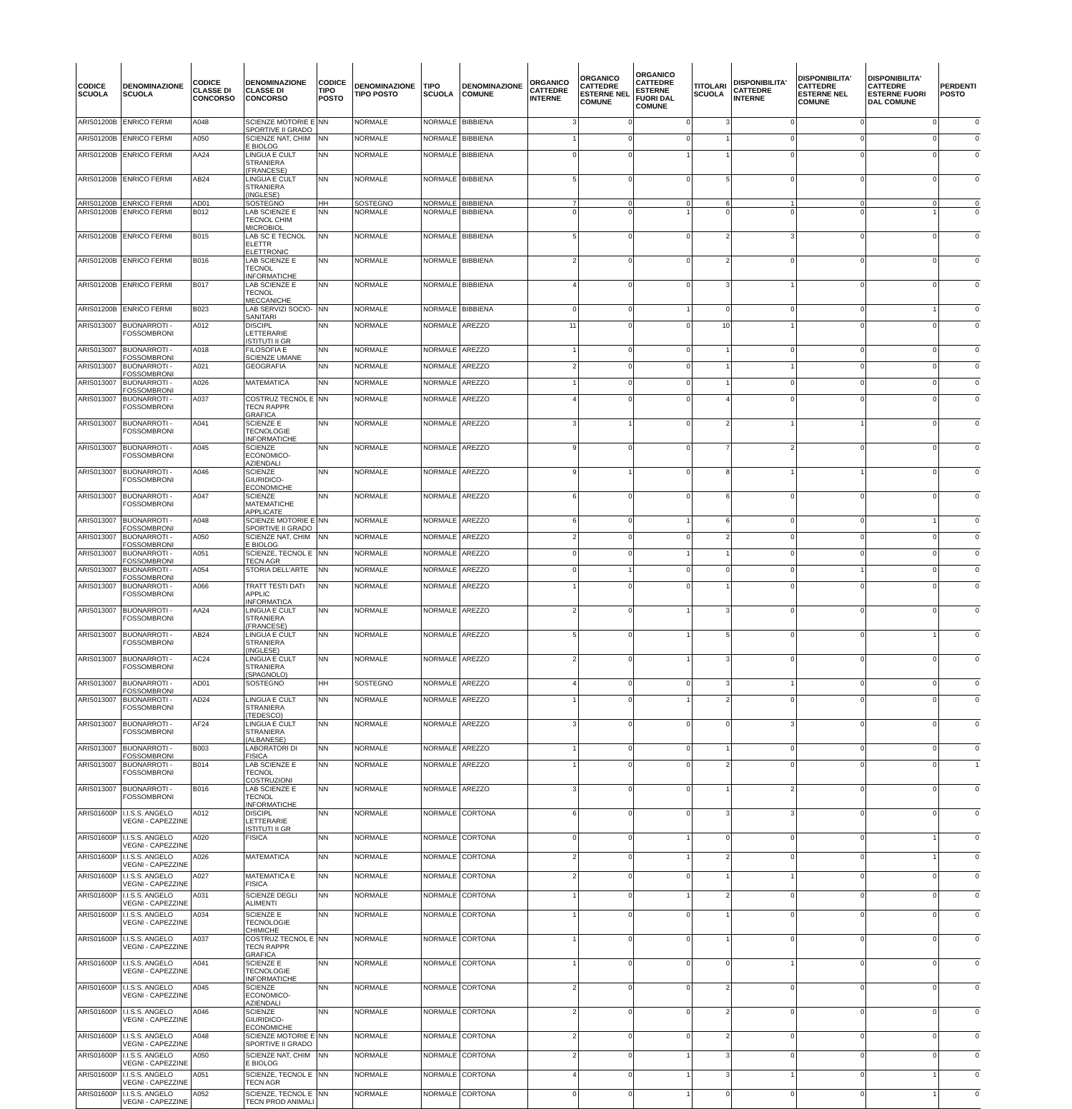| CODICE SCUOLA | DENOMINAZIONE SCUOLA | CODICE CLASSE DI CONCORSO | DENOMINAZIONE CLASSE DI CONCORSO | CODICE TIPO POSTO | DENOMINAZIONE TIPO POSTO | TIPO SCUOLA | DENOMINAZIONE COMUNE | ORGANICO CATTEDRE INTERNE | ORGANICO CATTEDRE ESTERNE NEL COMUNE | ORGANICO CATTEDRE ESTERNE FUORI DAL COMUNE | TITOLARI SCUOLA | DISPONIBILITA' CATTEDRE INTERNE | DISPONIBILITA' CATTEDRE ESTERNE NEL COMUNE | DISPONIBILITA' CATTEDRE ESTERNE FUORI DAL COMUNE | PERDENTI POSTO |
| --- | --- | --- | --- | --- | --- | --- | --- | --- | --- | --- | --- | --- | --- | --- | --- |
| ARIS01200B | ENRICO FERMI | A048 | SCIENZE MOTORIE E SPORTIVE II GRADO | NN | NORMALE | NORMALE | BIBBIENA | 3 | 0 | 0 | 3 | 0 | 0 | 0 | 0 |
| ARIS01200B | ENRICO FERMI | A050 | SCIENZE NAT, CHIM E BIOLOG | NN | NORMALE | NORMALE | BIBBIENA | 1 | 0 | 0 | 1 | 0 | 0 | 0 | 0 |
| ARIS01200B | ENRICO FERMI | AA24 | LINGUA E CULT STRANIERA (FRANCESE) | NN | NORMALE | NORMALE | BIBBIENA | 0 | 0 | 1 | 1 | 0 | 0 | 0 | 0 |
| ARIS01200B | ENRICO FERMI | AB24 | LINGUA E CULT STRANIERA (INGLESE) | NN | NORMALE | NORMALE | BIBBIENA | 5 | 0 | 0 | 5 | 0 | 0 | 0 | 0 |
| ARIS01200B | ENRICO FERMI | AD01 | SOSTEGNO | HH | SOSTEGNO | NORMALE | BIBBIENA | 7 | 0 | 0 | 6 | 1 | 0 | 0 | 0 |
| ARIS01200B | ENRICO FERMI | B012 | LAB SCIENZE E TECNOL CHIM MICROBIOL | NN | NORMALE | NORMALE | BIBBIENA | 0 | 0 | 1 | 0 | 0 | 0 | 1 | 0 |
| ARIS01200B | ENRICO FERMI | B015 | LAB SC E TECNOL ELETTR ELETTRONIC | NN | NORMALE | NORMALE | BIBBIENA | 5 | 0 | 0 | 2 | 3 | 0 | 0 | 0 |
| ARIS01200B | ENRICO FERMI | B016 | LAB SCIENZE E TECNOL INFORMATICHE | NN | NORMALE | NORMALE | BIBBIENA | 2 | 0 | 0 | 2 | 0 | 0 | 0 | 0 |
| ARIS01200B | ENRICO FERMI | B017 | LAB SCIENZE E TECNOL MECCANICHE | NN | NORMALE | NORMALE | BIBBIENA | 4 | 0 | 0 | 3 | 1 | 0 | 0 | 0 |
| ARIS01200B | ENRICO FERMI | B023 | LAB SERVIZI SOCIO-SANITARI | NN | NORMALE | NORMALE | BIBBIENA | 0 | 0 | 1 | 0 | 0 | 0 | 1 | 0 |
| ARIS013007 | BUONARROTI - FOSSOMBRONI | A012 | DISCIPL LETTERARIE ISTITUTI II GR | NN | NORMALE | NORMALE | AREZZO | 11 | 0 | 0 | 10 | 1 | 0 | 0 | 0 |
| ARIS013007 | BUONARROTI - FOSSOMBRONI | A018 | FILOSOFIA E SCIENZE UMANE | NN | NORMALE | NORMALE | AREZZO | 1 | 0 | 0 | 1 | 0 | 0 | 0 | 0 |
| ARIS013007 | BUONARROTI - FOSSOMBRONI | A021 | GEOGRAFIA | NN | NORMALE | NORMALE | AREZZO | 2 | 0 | 0 | 1 | 1 | 0 | 0 | 0 |
| ARIS013007 | BUONARROTI - FOSSOMBRONI | A026 | MATEMATICA | NN | NORMALE | NORMALE | AREZZO | 1 | 0 | 0 | 1 | 0 | 0 | 0 | 0 |
| ARIS013007 | BUONARROTI - FOSSOMBRONI | A037 | COSTRUZ TECNOL E TECN RAPPR GRAFICA | NN | NORMALE | NORMALE | AREZZO | 4 | 0 | 0 | 4 | 0 | 0 | 0 | 0 |
| ARIS013007 | BUONARROTI - FOSSOMBRONI | A041 | SCIENZE E TECNOLOGIE INFORMATICHE | NN | NORMALE | NORMALE | AREZZO | 3 | 1 | 0 | 2 | 1 | 1 | 0 | 0 |
| ARIS013007 | BUONARROTI - FOSSOMBRONI | A045 | SCIENZE ECONOMICO-AZIENDALI | NN | NORMALE | NORMALE | AREZZO | 9 | 0 | 0 | 7 | 2 | 0 | 0 | 0 |
| ARIS013007 | BUONARROTI - FOSSOMBRONI | A046 | SCIENZE GIURIDICO-ECONOMICHE | NN | NORMALE | NORMALE | AREZZO | 9 | 1 | 0 | 8 | 1 | 1 | 0 | 0 |
| ARIS013007 | BUONARROTI - FOSSOMBRONI | A047 | SCIENZE MATEMATICHE APPLICATE | NN | NORMALE | NORMALE | AREZZO | 6 | 0 | 0 | 6 | 0 | 0 | 0 | 0 |
| ARIS013007 | BUONARROTI - FOSSOMBRONI | A048 | SCIENZE MOTORIE E SPORTIVE II GRADO | NN | NORMALE | NORMALE | AREZZO | 6 | 0 | 1 | 6 | 0 | 0 | 1 | 0 |
| ARIS013007 | BUONARROTI - FOSSOMBRONI | A050 | SCIENZE NAT, CHIM E BIOLOG | NN | NORMALE | NORMALE | AREZZO | 2 | 0 | 0 | 2 | 0 | 0 | 0 | 0 |
| ARIS013007 | BUONARROTI - FOSSOMBRONI | A051 | SCIENZE, TECNOL E TECN AGR | NN | NORMALE | NORMALE | AREZZO | 0 | 0 | 1 | 1 | 0 | 0 | 0 | 0 |
| ARIS013007 | BUONARROTI - FOSSOMBRONI | A054 | STORIA DELL'ARTE | NN | NORMALE | NORMALE | AREZZO | 0 | 1 | 0 | 0 | 0 | 1 | 0 | 0 |
| ARIS013007 | BUONARROTI - FOSSOMBRONI | A066 | TRATT TESTI DATI APPLIC INFORMATICA | NN | NORMALE | NORMALE | AREZZO | 1 | 0 | 0 | 1 | 0 | 0 | 0 | 0 |
| ARIS013007 | BUONARROTI - FOSSOMBRONI | AA24 | LINGUA E CULT STRANIERA (FRANCESE) | NN | NORMALE | NORMALE | AREZZO | 2 | 0 | 1 | 3 | 0 | 0 | 0 | 0 |
| ARIS013007 | BUONARROTI - FOSSOMBRONI | AB24 | LINGUA E CULT STRANIERA (INGLESE) | NN | NORMALE | NORMALE | AREZZO | 5 | 0 | 1 | 5 | 0 | 0 | 1 | 0 |
| ARIS013007 | BUONARROTI - FOSSOMBRONI | AC24 | LINGUA E CULT STRANIERA (SPAGNOLO) | NN | NORMALE | NORMALE | AREZZO | 2 | 0 | 1 | 3 | 0 | 0 | 0 | 0 |
| ARIS013007 | BUONARROTI - FOSSOMBRONI | AD01 | SOSTEGNO | HH | SOSTEGNO | NORMALE | AREZZO | 4 | 0 | 0 | 3 | 1 | 0 | 0 | 0 |
| ARIS013007 | BUONARROTI - FOSSOMBRONI | AD24 | LINGUA E CULT STRANIERA (TEDESCO) | NN | NORMALE | NORMALE | AREZZO | 1 | 0 | 1 | 2 | 0 | 0 | 0 | 0 |
| ARIS013007 | BUONARROTI - FOSSOMBRONI | AF24 | LINGUA E CULT STRANIERA (ALBANESE) | NN | NORMALE | NORMALE | AREZZO | 3 | 0 | 0 | 0 | 3 | 0 | 0 | 0 |
| ARIS013007 | BUONARROTI - FOSSOMBRONI | B003 | LABORATORI DI FISICA | NN | NORMALE | NORMALE | AREZZO | 1 | 0 | 0 | 1 | 0 | 0 | 0 | 0 |
| ARIS013007 | BUONARROTI - FOSSOMBRONI | B014 | LAB SCIENZE E TECNOL COSTRUZIONI | NN | NORMALE | NORMALE | AREZZO | 1 | 0 | 0 | 2 | 0 | 0 | 0 | 1 |
| ARIS013007 | BUONARROTI - FOSSOMBRONI | B016 | LAB SCIENZE E TECNOL INFORMATICHE | NN | NORMALE | NORMALE | AREZZO | 3 | 0 | 0 | 1 | 2 | 0 | 0 | 0 |
| ARIS01600P | I.I.S.S. ANGELO VEGNI - CAPEZZINE | A012 | DISCIPL LETTERARIE ISTITUTI II GR | NN | NORMALE | NORMALE | CORTONA | 6 | 0 | 0 | 3 | 3 | 0 | 0 | 0 |
| ARIS01600P | I.I.S.S. ANGELO VEGNI - CAPEZZINE | A020 | FISICA | NN | NORMALE | NORMALE | CORTONA | 0 | 0 | 1 | 0 | 0 | 0 | 1 | 0 |
| ARIS01600P | I.I.S.S. ANGELO VEGNI - CAPEZZINE | A026 | MATEMATICA | NN | NORMALE | NORMALE | CORTONA | 2 | 0 | 1 | 2 | 0 | 0 | 1 | 0 |
| ARIS01600P | I.I.S.S. ANGELO VEGNI - CAPEZZINE | A027 | MATEMATICA E FISICA | NN | NORMALE | NORMALE | CORTONA | 2 | 0 | 0 | 1 | 1 | 0 | 0 | 0 |
| ARIS01600P | I.I.S.S. ANGELO VEGNI - CAPEZZINE | A031 | SCIENZE DEGLI ALIMENTI | NN | NORMALE | NORMALE | CORTONA | 1 | 0 | 1 | 2 | 0 | 0 | 0 | 0 |
| ARIS01600P | I.I.S.S. ANGELO VEGNI - CAPEZZINE | A034 | SCIENZE E TECNOLOGIE CHIMICHE | NN | NORMALE | NORMALE | CORTONA | 1 | 0 | 0 | 1 | 0 | 0 | 0 | 0 |
| ARIS01600P | I.I.S.S. ANGELO VEGNI - CAPEZZINE | A037 | COSTRUZ TECNOL E TECN RAPPR GRAFICA | NN | NORMALE | NORMALE | CORTONA | 1 | 0 | 0 | 1 | 0 | 0 | 0 | 0 |
| ARIS01600P | I.I.S.S. ANGELO VEGNI - CAPEZZINE | A041 | SCIENZE E TECNOLOGIE INFORMATICHE | NN | NORMALE | NORMALE | CORTONA | 1 | 0 | 0 | 0 | 1 | 0 | 0 | 0 |
| ARIS01600P | I.I.S.S. ANGELO VEGNI - CAPEZZINE | A045 | SCIENZE ECONOMICO-AZIENDALI | NN | NORMALE | NORMALE | CORTONA | 2 | 0 | 0 | 2 | 0 | 0 | 0 | 0 |
| ARIS01600P | I.I.S.S. ANGELO VEGNI - CAPEZZINE | A046 | SCIENZE GIURIDICO-ECONOMICHE | NN | NORMALE | NORMALE | CORTONA | 2 | 0 | 0 | 2 | 0 | 0 | 0 | 0 |
| ARIS01600P | I.I.S.S. ANGELO VEGNI - CAPEZZINE | A048 | SCIENZE MOTORIE E SPORTIVE II GRADO | NN | NORMALE | NORMALE | CORTONA | 2 | 0 | 0 | 2 | 0 | 0 | 0 | 0 |
| ARIS01600P | I.I.S.S. ANGELO VEGNI - CAPEZZINE | A050 | SCIENZE NAT, CHIM E BIOLOG | NN | NORMALE | NORMALE | CORTONA | 2 | 0 | 1 | 3 | 0 | 0 | 0 | 0 |
| ARIS01600P | I.I.S.S. ANGELO VEGNI - CAPEZZINE | A051 | SCIENZE, TECNOL E TECN AGR | NN | NORMALE | NORMALE | CORTONA | 4 | 0 | 1 | 3 | 1 | 0 | 1 | 0 |
| ARIS01600P | I.I.S.S. ANGELO VEGNI - CAPEZZINE | A052 | SCIENZE, TECNOL E TECN PROD ANIMALI | NN | NORMALE | NORMALE | CORTONA | 0 | 0 | 1 | 0 | 0 | 0 | 1 | 0 |